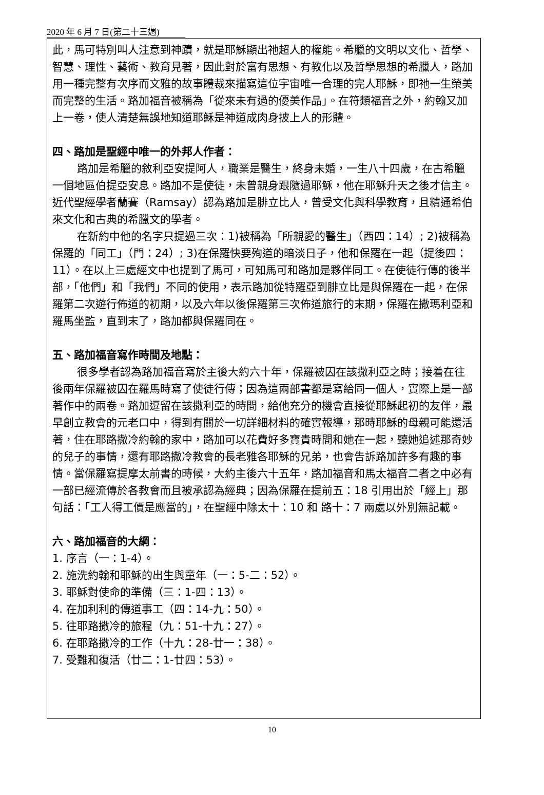2020 年 6 月 7 日(第二十三週)
此，馬可特別叫人注意到神蹟，就是耶穌顯出祂超人的權能。希臘的文明以文化、哲學、智慧、理性、藝術、教育見著，因此對於富有思想、有教化以及哲學思想的希臘人，路加用一種完整有次序而文雅的故事體裁來描寫這位宇宙唯一合理的完人耶穌，即祂一生榮美而完整的生活。路加福音被稱為「從來未有過的優美作品」。在符類福音之外，約翰又加上一卷，使人清楚無誤地知道耶穌是神道成肉身披上人的形體。
四、路加是聖經中唯一的外邦人作者：
路加是希臘的敘利亞安提阿人，職業是醫生，終身未婚，一生八十四歲，在古希臘一個地區伯提亞安息。路加不是使徒，未曾親身跟隨過耶穌，他在耶穌升天之後才信主。近代聖經學者蘭賽（Ramsay）認為路加是腓立比人，曾受文化與科學教育，且精通希伯來文化和古典的希臘文的學者。
在新約中他的名字只提過三次：1)被稱為「所親愛的醫生」（西四：14）; 2)被稱為保羅的「同工」（門：24）; 3)在保羅快要殉道的暗淡日子，他和保羅在一起（提後四：11）。在以上三處經文中也提到了馬可，可知馬可和路加是夥伴同工。在使徒行傳的後半部，「他們」和「我們」不同的使用，表示路加從特羅亞到腓立比是與保羅在一起，在保羅第二次遊行佈道的初期，以及六年以後保羅第三次佈道旅行的末期，保羅在撒瑪利亞和羅馬坐監，直到末了，路加都與保羅同在。
五、路加福音寫作時間及地點：
很多學者認為路加福音寫於主後大約六十年，保羅被囚在該撒利亞之時；接着在往後兩年保羅被囚在羅馬時寫了使徒行傳；因為這兩部書都是寫給同一個人，實際上是一部著作中的兩卷。路加逗留在該撒利亞的時間，給他充分的機會直接從耶穌起初的友伴，最早創立教會的元老口中，得到有關於一切詳細材料的確實報導，那時耶穌的母親可能還活著，住在耶路撒冷約翰的家中，路加可以花費好多寶貴時間和她在一起，聽她追述那奇妙的兒子的事情，還有耶路撒冷教會的長老雅各耶穌的兄弟，也會告訴路加許多有趣的事情。當保羅寫提摩太前書的時候，大約主後六十五年，路加福音和馬太福音二者之中必有一部已經流傳於各教會而且被承認為經典；因為保羅在提前五：18 引用出於「經上」那句話：「工人得工價是應當的」，在聖經中除太十：10 和 路十：7 兩處以外別無記載。
六、路加福音的大綱：
1. 序言（一：1-4）。
2. 施洗約翰和耶穌的出生與童年（一：5-二：52）。
3. 耶穌對使命的準備（三：1-四：13）。
4. 在加利利的傳道事工（四：14-九：50）。
5. 往耶路撒冷的旅程（九：51-十九：27）。
6. 在耶路撒冷的工作（十九：28-廿一：38）。
7. 受難和復活（廿二：1-廿四：53）。
10